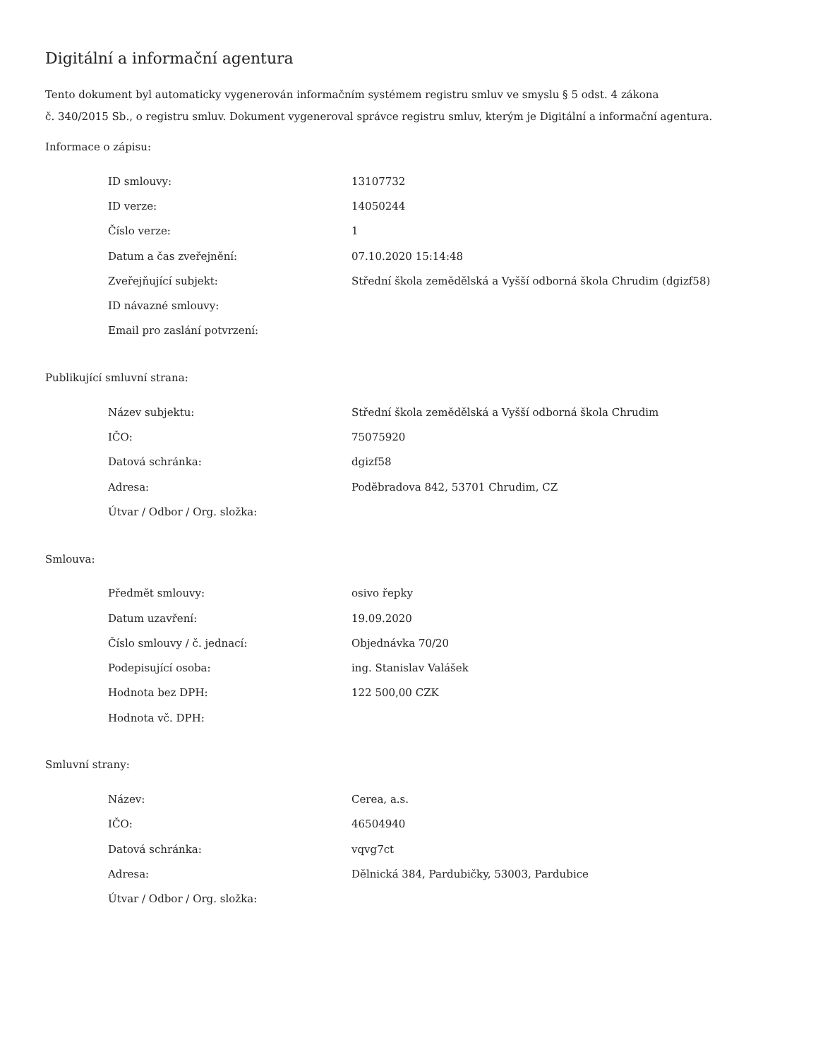Digitální a informační agentura
Tento dokument byl automaticky vygenerován informačním systémem registru smluv ve smyslu § 5 odst. 4 zákona
č. 340/2015 Sb., o registru smluv. Dokument vygeneroval správce registru smluv, kterým je Digitální a informační agentura.
Informace o zápisu:
| ID smlouvy: | 13107732 |
| ID verze: | 14050244 |
| Číslo verze: | 1 |
| Datum a čas zveřejnění: | 07.10.2020 15:14:48 |
| Zveřejňující subjekt: | Střední škola zemědělská a Vyšší odborná škola Chrudim (dgizf58) |
| ID návazné smlouvy: | |
| Email pro zaslání potvrzení: | |
Publikující smluvní strana:
| Název subjektu: | Střední škola zemědělská a Vyšší odborná škola Chrudim |
| IČO: | 75075920 |
| Datová schránka: | dgizf58 |
| Adresa: | Poděbradova 842, 53701 Chrudim, CZ |
| Útvar / Odbor / Org. složka: | |
Smlouva:
| Předmět smlouvy: | osivo řepky |
| Datum uzavření: | 19.09.2020 |
| Číslo smlouvy / č. jednací: | Objednávka 70/20 |
| Podepisující osoba: | ing. Stanislav Valášek |
| Hodnota bez DPH: | 122 500,00 CZK |
| Hodnota vč. DPH: | |
Smluvní strany:
| Název: | Cerea, a.s. |
| IČO: | 46504940 |
| Datová schránka: | vqvg7ct |
| Adresa: | Dělnická 384, Pardubičky, 53003, Pardubice |
| Útvar / Odbor / Org. složka: | |